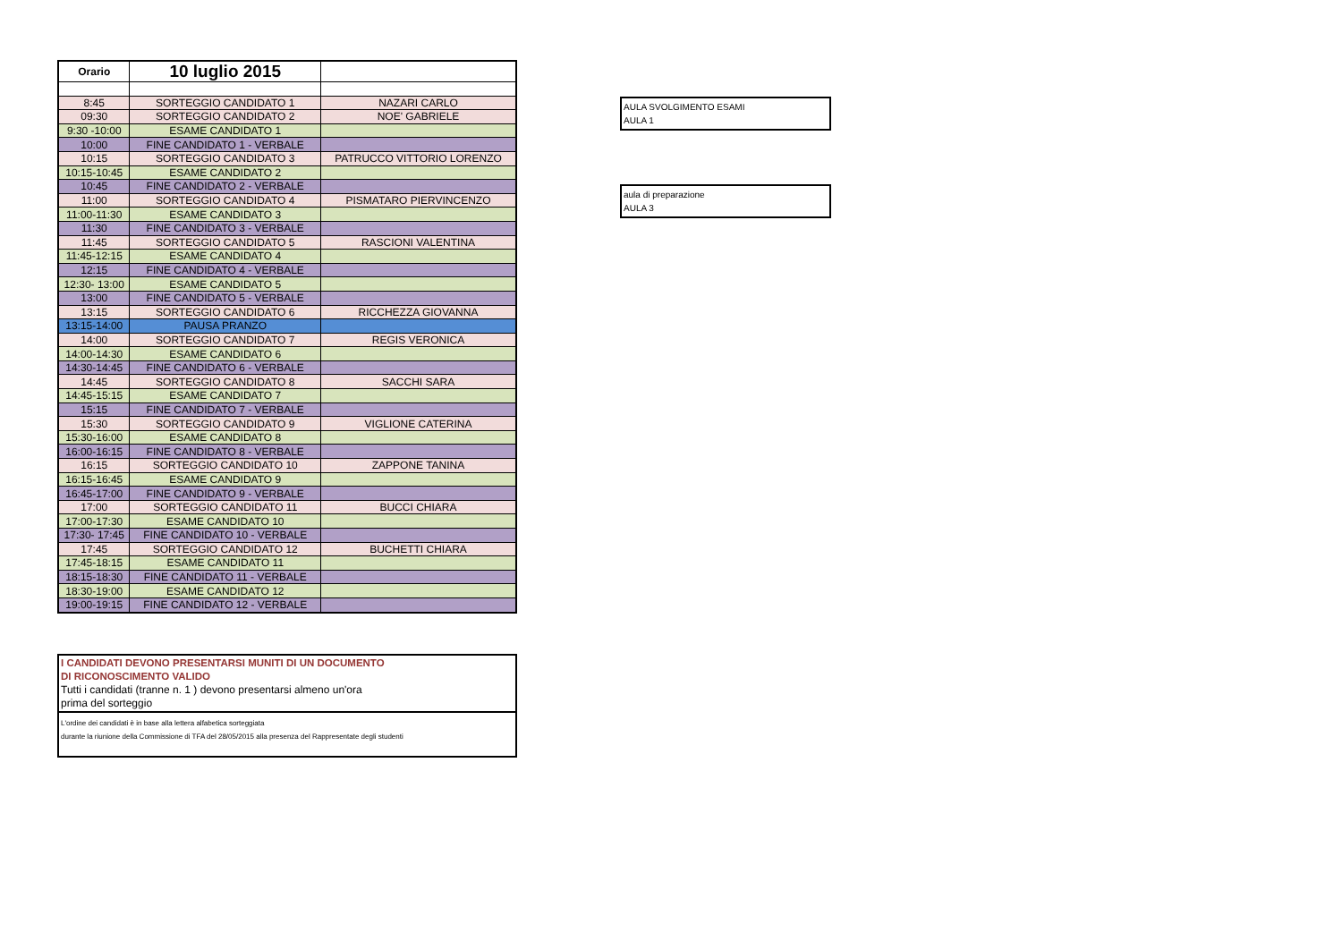| Orario | 10 luglio 2015 | |
| --- | --- | --- |
| 8:45 | SORTEGGIO CANDIDATO 1 | NAZARI CARLO |
| 09:30 | SORTEGGIO CANDIDATO 2 | NOE' GABRIELE |
| 9:30 -10:00 | ESAME CANDIDATO 1 | |
| 10:00 | FINE CANDIDATO 1 - VERBALE | |
| 10:15 | SORTEGGIO CANDIDATO 3 | PATRUCCO VITTORIO LORENZO |
| 10:15-10:45 | ESAME CANDIDATO 2 | |
| 10:45 | FINE CANDIDATO 2 - VERBALE | |
| 11:00 | SORTEGGIO CANDIDATO 4 | PISMATARO PIERVINCENZO |
| 11:00-11:30 | ESAME CANDIDATO 3 | |
| 11:30 | FINE CANDIDATO 3 - VERBALE | |
| 11:45 | SORTEGGIO CANDIDATO 5 | RASCIONI VALENTINA |
| 11:45-12:15 | ESAME CANDIDATO 4 | |
| 12:15 | FINE CANDIDATO 4 - VERBALE | |
| 12:30- 13:00 | ESAME CANDIDATO 5 | |
| 13:00 | FINE CANDIDATO 5 - VERBALE | |
| 13:15 | SORTEGGIO CANDIDATO 6 | RICCHEZZA GIOVANNA |
| 13:15-14:00 | PAUSA PRANZO | |
| 14:00 | SORTEGGIO CANDIDATO 7 | REGIS VERONICA |
| 14:00-14:30 | ESAME CANDIDATO 6 | |
| 14:30-14:45 | FINE CANDIDATO 6 - VERBALE | |
| 14:45 | SORTEGGIO CANDIDATO 8 | SACCHI SARA |
| 14:45-15:15 | ESAME CANDIDATO 7 | |
| 15:15 | FINE CANDIDATO 7 - VERBALE | |
| 15:30 | SORTEGGIO CANDIDATO 9 | VIGLIONE CATERINA |
| 15:30-16:00 | ESAME CANDIDATO 8 | |
| 16:00-16:15 | FINE CANDIDATO 8 - VERBALE | |
| 16:15 | SORTEGGIO CANDIDATO 10 | ZAPPONE TANINA |
| 16:15-16:45 | ESAME CANDIDATO 9 | |
| 16:45-17:00 | FINE CANDIDATO 9 - VERBALE | |
| 17:00 | SORTEGGIO CANDIDATO 11 | BUCCI CHIARA |
| 17:00-17:30 | ESAME CANDIDATO 10 | |
| 17:30- 17:45 | FINE CANDIDATO 10 - VERBALE | |
| 17:45 | SORTEGGIO CANDIDATO 12 | BUCHETTI CHIARA |
| 17:45-18:15 | ESAME CANDIDATO 11 | |
| 18:15-18:30 | FINE CANDIDATO 11 - VERBALE | |
| 18:30-19:00 | ESAME CANDIDATO 12 | |
| 19:00-19:15 | FINE CANDIDATO 12 - VERBALE | |
AULA SVOLGIMENTO ESAMI
AULA 1
aula di preparazione
AULA 3
I CANDIDATI DEVONO PRESENTARSI MUNITI DI UN DOCUMENTO
DI RICONOSCIMENTO VALIDO
Tutti i candidati (tranne n. 1 ) devono presentarsi almeno un'ora
prima del sorteggio
L'ordine dei candidati è in base alla lettera alfabetica sorteggiata
durante la riunione della Commissione di TFA del 28/05/2015 alla presenza del Rappresentate degli studenti